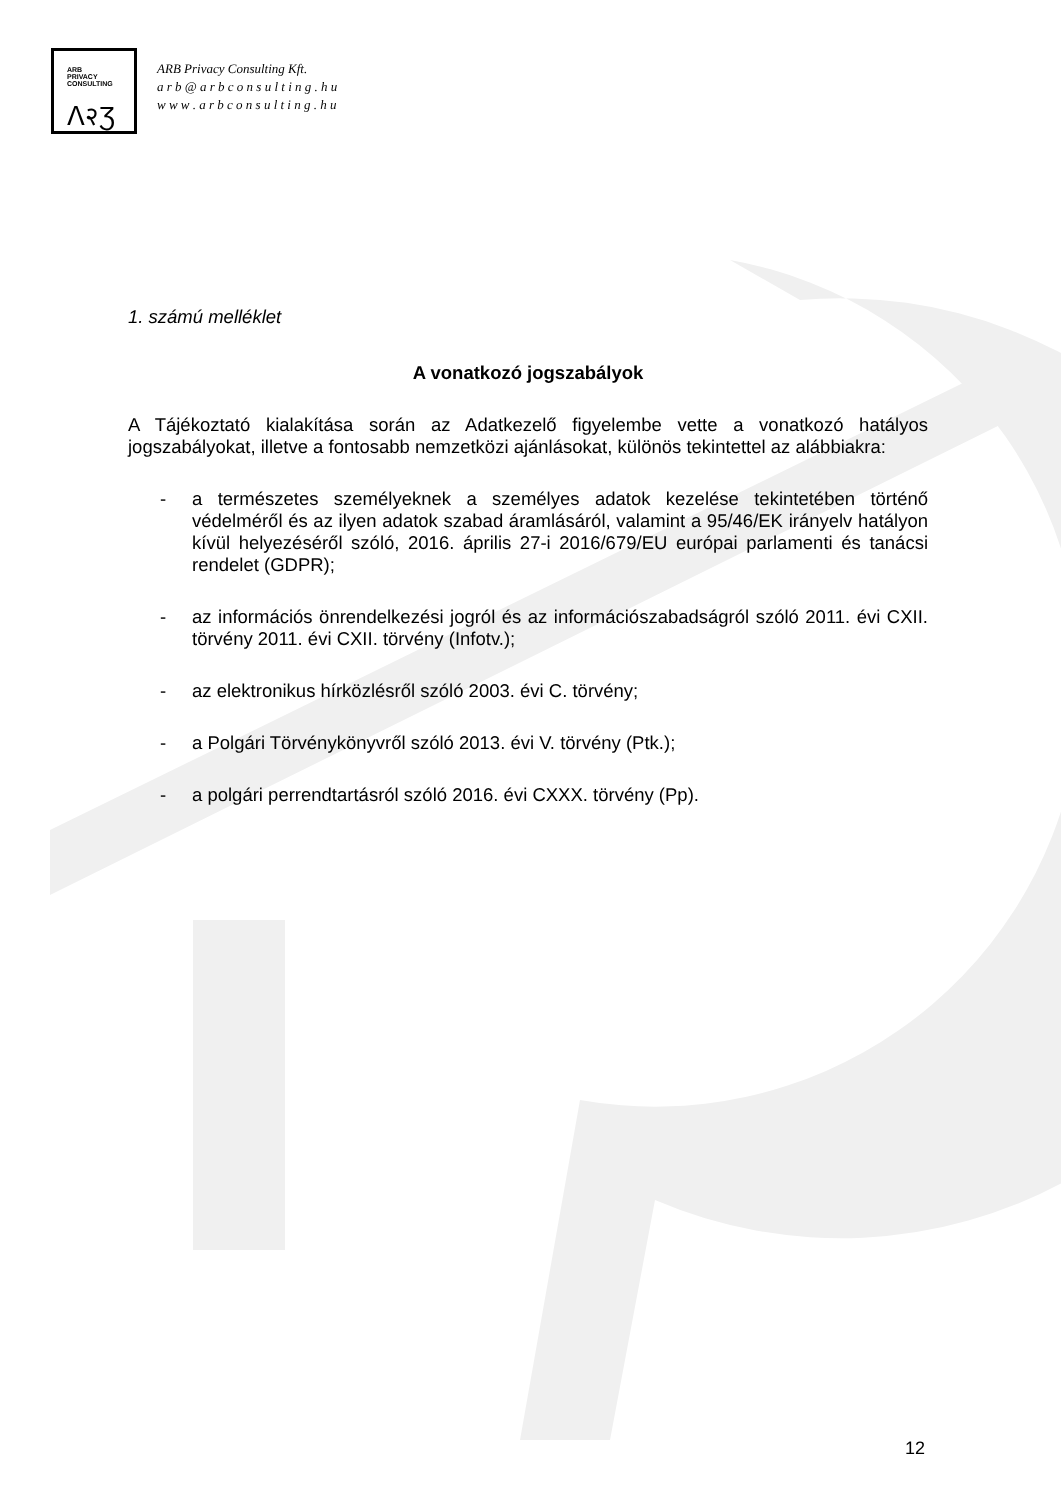ARB
PRIVACY
CONSULTING
ᐱ२Ʒ
ARB Privacy Consulting Kft.
a r b @ a r b c o n s u l t i n g . h u
w w w . a r b c o n s u l t i n g . h u
1. számú melléklet
A vonatkozó jogszabályok
A Tájékoztató kialakítása során az Adatkezelő figyelembe vette a vonatkozó hatályos jogszabályokat, illetve a fontosabb nemzetközi ajánlásokat, különös tekintettel az alábbiakra:
- a természetes személyeknek a személyes adatok kezelése tekintetében történő védelméről és az ilyen adatok szabad áramlásáról, valamint a 95/46/EK irányelv hatályon kívül helyezéséről szóló, 2016. április 27-i 2016/679/EU európai parlamenti és tanácsi rendelet (GDPR);
- az információs önrendelkezési jogról és az információszabadságról szóló 2011. évi CXII. törvény 2011. évi CXII. törvény (Infotv.);
- az elektronikus hírközlésről szóló 2003. évi C. törvény;
- a Polgári Törvénykönyvről szóló 2013. évi V. törvény (Ptk.);
- a polgári perrendtartásról szóló 2016. évi CXXX. törvény (Pp).
12